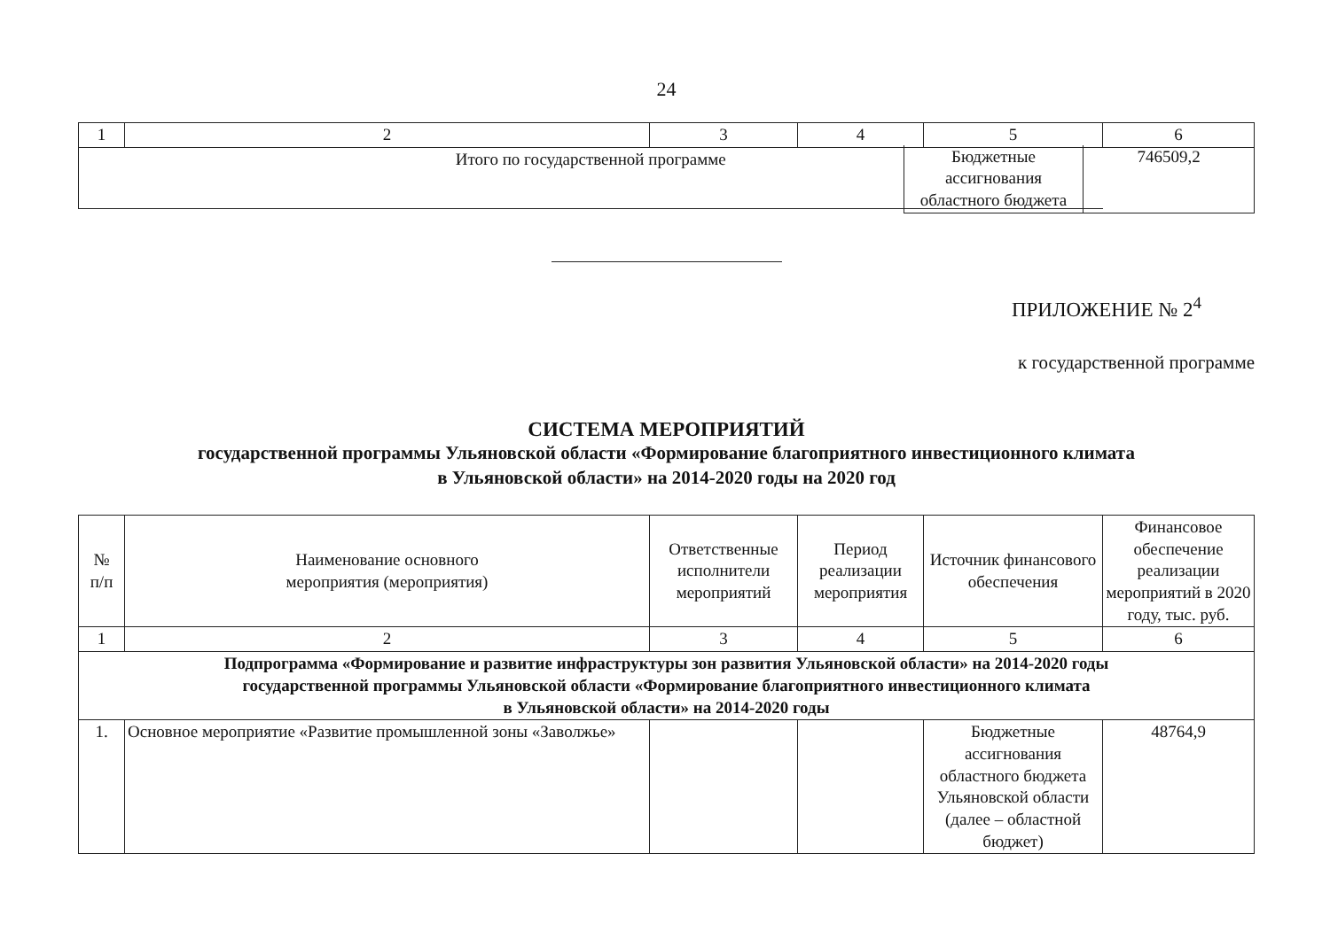24
| 1 | 2 | 3 | 4 | 5 | 6 |
| Итого по государственной программе | | | | | |
| | Бюджетные ассигнования областного бюджета | 746509,2 |
ПРИЛОЖЕНИЕ № 2<sup>4</sup>
к государственной программе
СИСТЕМА МЕРОПРИЯТИЙ
государственной программы Ульяновской области «Формирование благоприятного инвестиционного климата
в Ульяновской области» на 2014-2020 годы на 2020 год
| № п/п | Наименование основного мероприятия (мероприятия) | Ответственные исполнители мероприятий | Период реализации мероприятия | Источник финансового обеспечения | Финансовое обеспечение реализации мероприятий в 2020 году, тыс. руб. |
| --- | --- | --- | --- | --- | --- |
| 1 | 2 | 3 | 4 | 5 | 6 |
| Подпрограмма «Формирование и развитие инфраструктуры зон развития Ульяновской области» на 2014-2020 годы государственной программы Ульяновской области «Формирование благоприятного инвестиционного климата в Ульяновской области» на 2014-2020 годы | | | | | |
| 1. | Основное мероприятие «Развитие промышленной зоны «Заволжье» | | | Бюджетные ассигнования областного бюджета Ульяновской области (далее – областной бюджет) | 48764,9 |